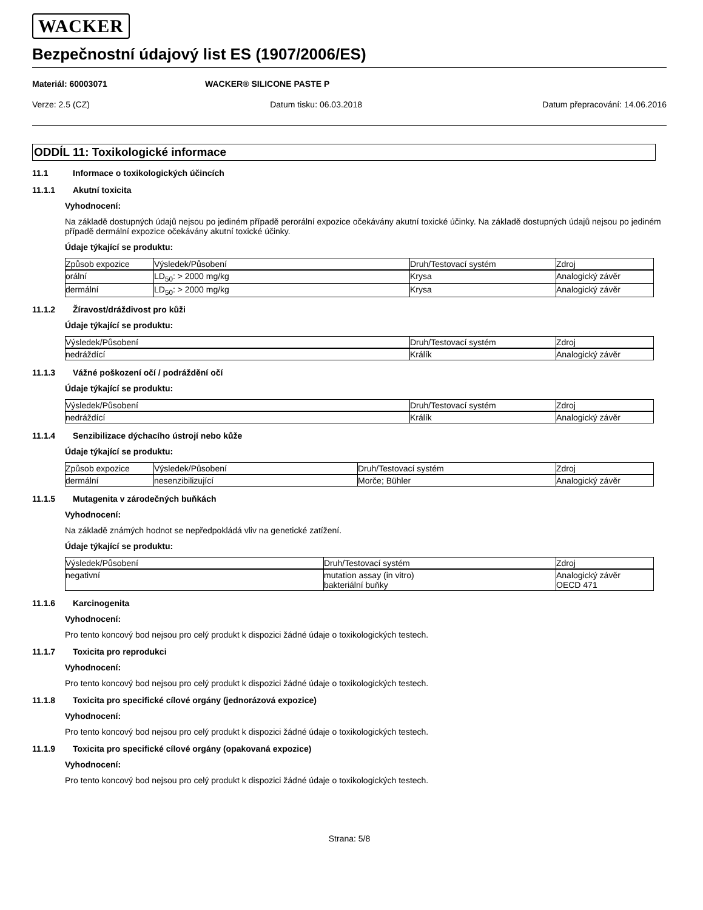WACKER
Bezpečnostní údajový list ES (1907/2006/ES)
Materiál: 60003071 WACKER® SILICONE PASTE P
Verze: 2.5 (CZ) Datum tisku: 06.03.2018 Datum přepracování: 14.06.2016
ODDÍL 11: Toxikologické informace
11.1 Informace o toxikologických účincích
11.1.1 Akutní toxicita
Vyhodnocení:
Na základě dostupných údajů nejsou po jediném případě perorální expozice očekávány akutní toxické účinky. Na základě dostupných údajů nejsou po jediném případě dermální expozice očekávány akutní toxické účinky.
Údaje týkající se produktu:
| Způsob expozice | Výsledek/Působení | Druh/Testovací systém | Zdroj |
| --- | --- | --- | --- |
| orální | LD<sub>50</sub>: > 2000 mg/kg | Krysa | Analogický závěr |
| dermální | LD<sub>50</sub>: > 2000 mg/kg | Krysa | Analogický závěr |
11.1.2 Žíravost/dráždivost pro kůži
Údaje týkající se produktu:
| Výsledek/Působení | Druh/Testovací systém | Zdroj |
| --- | --- | --- |
| nedráždící | Králík | Analogický závěr |
11.1.3 Vážné poškození očí / podráždění očí
Údaje týkající se produktu:
| Výsledek/Působení | Druh/Testovací systém | Zdroj |
| --- | --- | --- |
| nedráždící | Králík | Analogický závěr |
11.1.4 Senzibilizace dýchacího ústrojí nebo kůže
Údaje týkající se produktu:
| Způsob expozice | Výsledek/Působení | Druh/Testovací systém | Zdroj |
| --- | --- | --- | --- |
| dermální | nesenzibilizující | Morče; Bühler | Analogický závěr |
11.1.5 Mutagenita v zárodečných buňkách
Vyhodnocení:
Na základě známých hodnot se nepředpokládá vliv na genetické zatížení.
Údaje týkající se produktu:
| Výsledek/Působení | Druh/Testovací systém | Zdroj |
| --- | --- | --- |
| negativní | mutation assay (in vitro) bakteriální buňky | Analogický závěr OECD 471 |
11.1.6 Karcinogenita
Vyhodnocení:
Pro tento koncový bod nejsou pro celý produkt k dispozici žádné údaje o toxikologických testech.
11.1.7 Toxicita pro reprodukci
Vyhodnocení:
Pro tento koncový bod nejsou pro celý produkt k dispozici žádné údaje o toxikologických testech.
11.1.8 Toxicita pro specifické cílové orgány (jednorázová expozice)
Vyhodnocení:
Pro tento koncový bod nejsou pro celý produkt k dispozici žádné údaje o toxikologických testech.
11.1.9 Toxicita pro specifické cílové orgány (opakovaná expozice)
Vyhodnocení:
Pro tento koncový bod nejsou pro celý produkt k dispozici žádné údaje o toxikologických testech.
Strana: 5/8